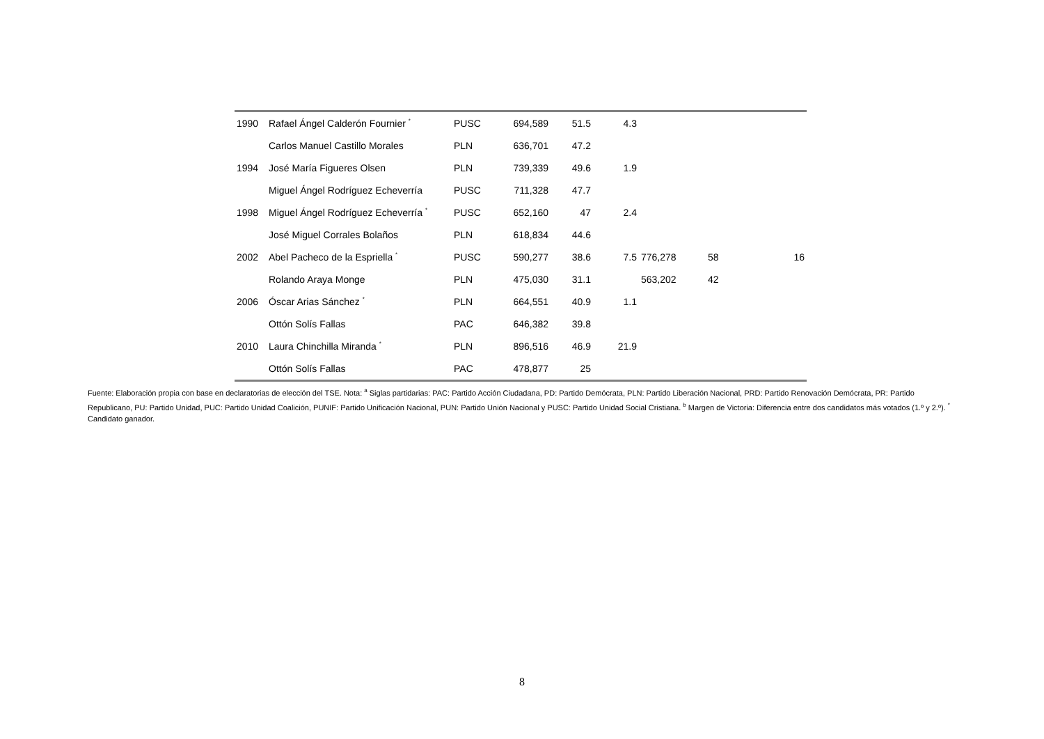| 1990 | Rafael Ángel Calderón Fournier <sup>*</sup> | PUSC | 694,589 | 51.5 | 4.3 | | | |
| | Carlos Manuel Castillo Morales | PLN | 636,701 | 47.2 | | | | |
| 1994 | José María Figueres Olsen | PLN | 739,339 | 49.6 | 1.9 | | | |
| | Miguel Ángel Rodríguez Echeverría | PUSC | 711,328 | 47.7 | | | | |
| 1998 | Miguel Ángel Rodríguez Echeverría <sup>*</sup> | PUSC | 652,160 | 47 | 2.4 | | | |
| | José Miguel Corrales Bolaños | PLN | 618,834 | 44.6 | | | | |
| 2002 | Abel Pacheco de la Espriella <sup>*</sup> | PUSC | 590,277 | 38.6 | 7.5 | 776,278 | 58 | 16 |
| | Rolando Araya Monge | PLN | 475,030 | 31.1 | | 563,202 | 42 | |
| 2006 | Óscar Arias Sánchez <sup>*</sup> | PLN | 664,551 | 40.9 | 1.1 | | | |
| | Ottón Solís Fallas | PAC | 646,382 | 39.8 | | | | |
| 2010 | Laura Chinchilla Miranda <sup>*</sup> | PLN | 896,516 | 46.9 | 21.9 | | | |
| | Ottón Solís Fallas | PAC | 478,877 | 25 | | | | |
Fuente: Elaboración propia con base en declaratorias de elección del TSE. Nota: <sup>a</sup> Siglas partidarias: PAC: Partido Acción Ciudadana, PD: Partido Demócrata, PLN: Partido Liberación Nacional, PRD: Partido Renovación Demócrata, PR: Partido Republicano, PU: Partido Unidad, PUC: Partido Unidad Coalición, PUNIF: Partido Unificación Nacional, PUN: Partido Unión Nacional y PUSC: Partido Unidad Social Cristiana. <sup>b</sup> Margen de Victoria: Diferencia entre dos candidatos más votados (1.º y 2.º). <sup>*</sup> Candidato ganador.
8